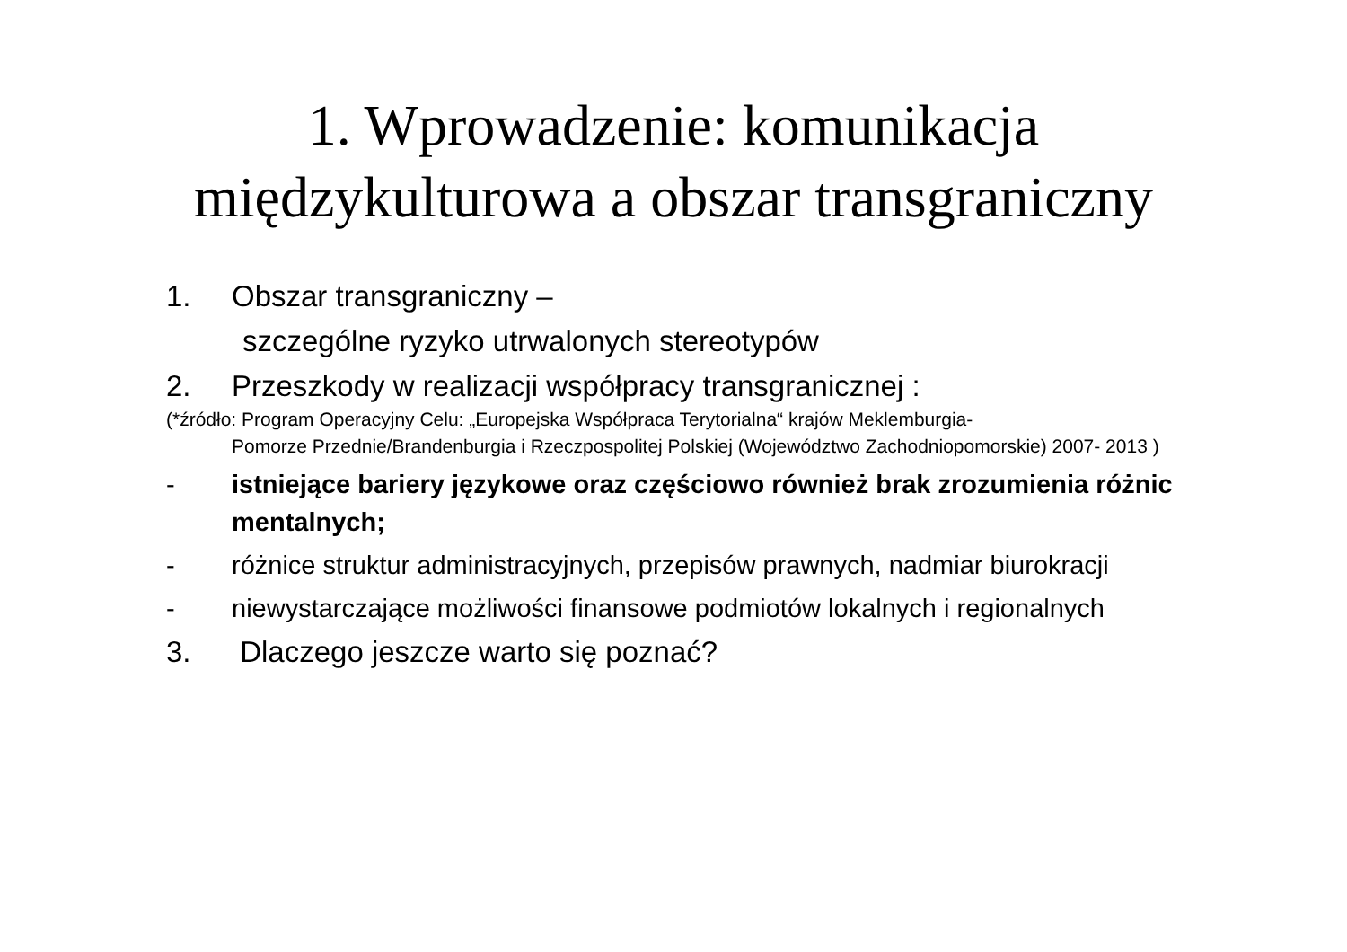1. Wprowadzenie: komunikacja
międzykulturowa a obszar transgraniczny
1. Obszar transgraniczny –
szczególne ryzyko utrwalonych stereotypów
2. Przeszkody w realizacji współpracy transgranicznej :
(*źródło: Program Operacyjny Celu: „Europejska Współpraca Terytorialna“ krajów Meklemburgia-
Pomorze Przednie/Brandenburgia i Rzeczpospolitej Polskiej (Województwo Zachodniopomorskie) 2007- 2013 )
- istniejące bariery językowe oraz częściowo również brak zrozumienia różnic mentalnych;
- różnice struktur administracyjnych, przepisów prawnych, nadmiar biurokracji
- niewystarczające możliwości finansowe podmiotów lokalnych i regionalnych
3. Dlaczego jeszcze warto się poznać?